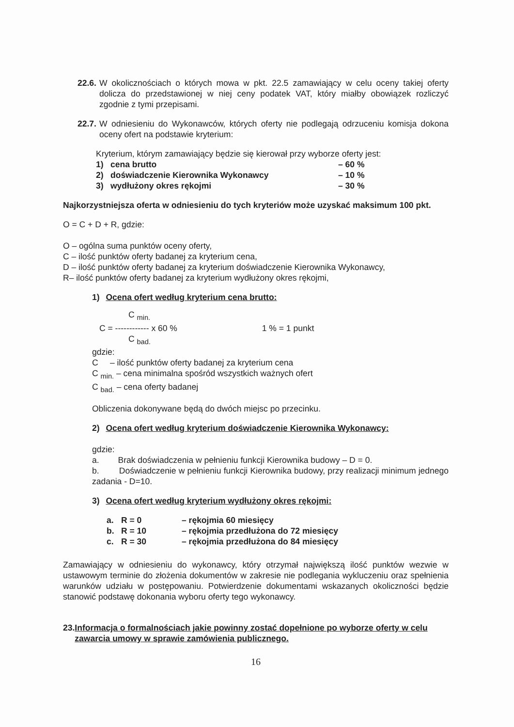22.6.
W okolicznościach o których mowa w pkt. 22.5 zamawiający w celu oceny takiej oferty dolicza do przedstawionej w niej ceny podatek VAT, który miałby obowiązek rozliczyć zgodnie z tymi przepisami.
22.7.
W odniesieniu do Wykonawców, których oferty nie podlegają odrzuceniu komisja dokona oceny ofert na podstawie kryterium:
Kryterium, którym zamawiający będzie się kierował przy wyborze oferty jest:
1) cena brutto – 60 %
2) doświadczenie Kierownika Wykonawcy – 10 %
3) wydłużony okres rękojmi – 30 %
Najkorzystniejsza oferta w odniesieniu do tych kryteriów może uzyskać maksimum 100 pkt.
O = C + D + R, gdzie:
O – ogólna suma punktów oceny oferty,
C – ilość punktów oferty badanej za kryterium cena,
D – ilość punktów oferty badanej za kryterium doświadczenie Kierownika Wykonawcy,
R– ilość punktów oferty badanej za kryterium wydłużony okres rękojmi,
1) Ocena ofert według kryterium cena brutto:
C <sub>min.</sub>
C = ------------ x 60 % 1 % = 1 punkt
C <sub>bad.</sub>
gdzie:
C – ilość punktów oferty badanej za kryterium cena
C <sub>min.</sub> – cena minimalna spośród wszystkich ważnych ofert
C <sub>bad.</sub> – cena oferty badanej
Obliczenia dokonywane będą do dwóch miejsc po przecinku.
2) Ocena ofert według kryterium doświadczenie Kierownika Wykonawcy:
gdzie:
a. Brak doświadczenia w pełnieniu funkcji Kierownika budowy – D = 0.
b. Doświadczenie w pełnieniu funkcji Kierownika budowy, przy realizacji minimum jednego zadania - D=10.
3) Ocena ofert według kryterium wydłużony okres rękojmi:
a. R = 0 – rękojmia 60 miesięcy
b. R = 10 – rękojmia przedłużona do 72 miesięcy
c. R = 30 – rękojmia przedłużona do 84 miesięcy
Zamawiający w odniesieniu do wykonawcy, który otrzymał największą ilość punktów wezwie w ustawowym terminie do złożenia dokumentów w zakresie nie podlegania wykluczeniu oraz spełnienia warunków udziału w postępowaniu. Potwierdzenie dokumentami wskazanych okoliczności będzie stanowić podstawę dokonania wyboru oferty tego wykonawcy.
23. Informacja o formalnościach jakie powinny zostać dopełnione po wyborze oferty w celu zawarcia umowy w sprawie zamówienia publicznego.
16